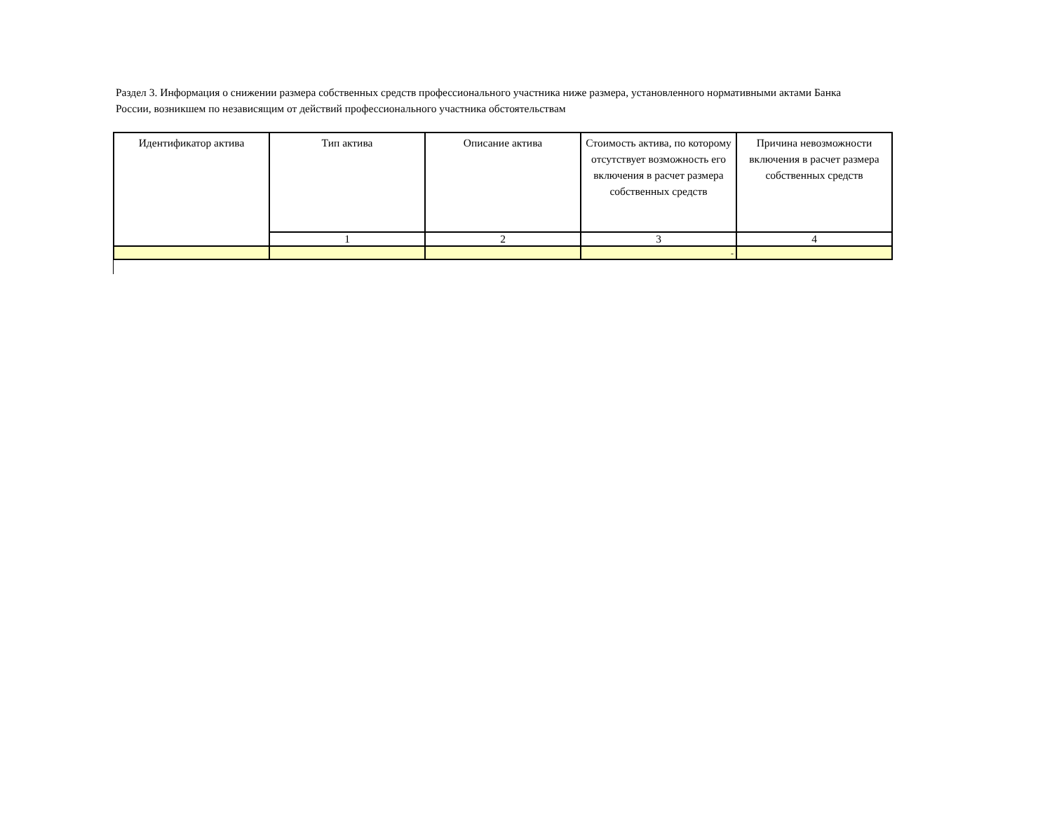Раздел 3. Информация о снижении размера собственных средств профессионального участника ниже размера, установленного нормативными актами Банка России, возникшем по независящим от действий профессионального участника обстоятельствам
| Идентификатор актива | Тип актива | Описание актива | Стоимость актива, по которому отсутствует возможность его включения в расчет размера собственных средств | Причина невозможности включения в расчет размера собственных средств |
| --- | --- | --- | --- | --- |
| | 1 | 2 | 3 | 4 |
| | | | - | |